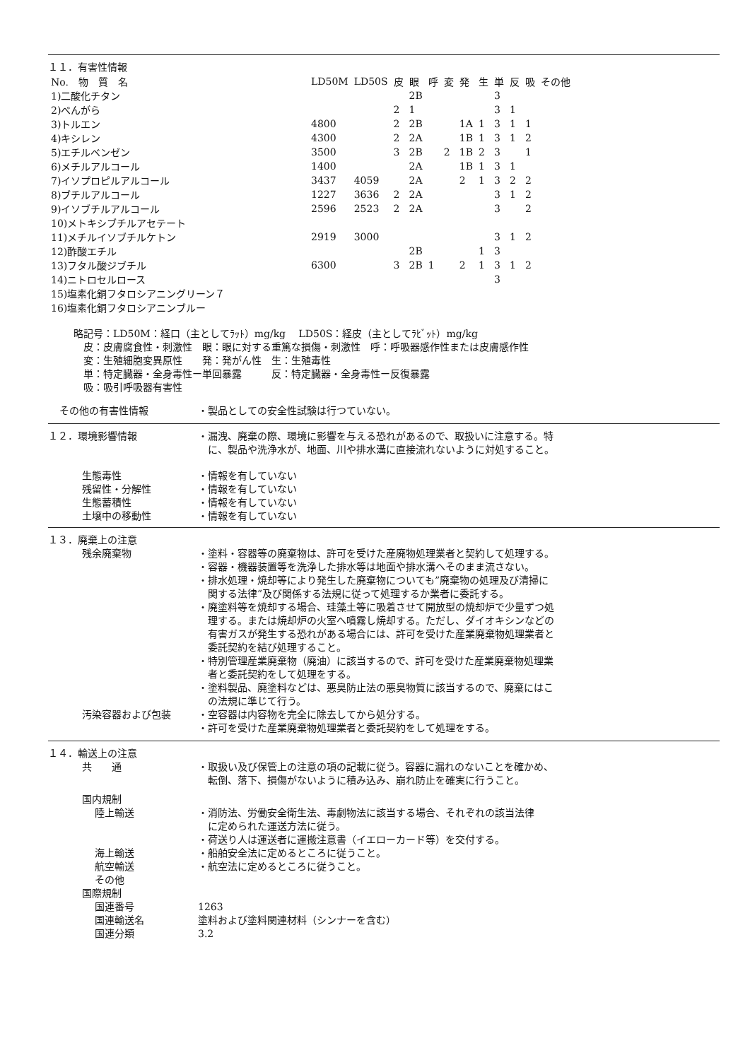１１．有害性情報
| No. 物 質 名 | LD50M | LD50S | 皮 | 眼 | 呼 | 変 | 発 | 生 | 単 | 反 | 吸 | その他 |
| 1)二酸化チタン | | | | 2B | | | | | 3 | | | |
| 2)べんがら | | | 2 | 1 | | | | | 3 | 1 | | |
| 3)トルエン | 4800 | | 2 | 2B | | | 1A | 1 | 3 | 1 | 1 | |
| 4)キシレン | 4300 | | 2 | 2A | | | 1B | 1 | 3 | 1 | 2 | |
| 5)エチルベンゼン | 3500 | | 3 | 2B | | 2 | 1B | 2 | 3 | | 1 | |
| 6)メチルアルコール | 1400 | | | 2A | | | 1B | 1 | 3 | 1 | | |
| 7)イソプロピルアルコール | 3437 | 4059 | | 2A | | | 2 | 1 | 3 | 2 | 2 | |
| 8)ブチルアルコール | 1227 | 3636 | 2 | 2A | | | | | 3 | 1 | 2 | |
| 9)イソブチルアルコール | 2596 | 2523 | 2 | 2A | | | | | 3 | | 2 | |
| 10)メトキシブチルアセテート | | | | | | | | | | | | |
| 11)メチルイソブチルケトン | 2919 | 3000 | | | | | | | 3 | 1 | 2 | |
| 12)酢酸エチル | | | | 2B | | | | 1 | 3 | | | |
| 13)フタル酸ジブチル | 6300 | | 3 | 2B | 1 | | 2 | 1 | 3 | 1 | 2 | |
| 14)ニトロセルロース | | | | | | | | | 3 | | | |
| 15)塩素化銅フタロシアニングリーン７ | | | | | | | | | | | | |
| 16)塩素化銅フタロシアニンブルー | | | | | | | | | | | | |
略記号：LD50M：経口（主としてﾗｯﾄ）mg/kg　 LD50S：経皮（主としてﾗﾋﾞｯﾄ）mg/kg
　皮：皮膚腐食性・刺激性　眼：眼に対する重篤な損傷・刺激性　呼：呼吸器感作性または皮膚感作性
　変：生殖細胞変異原性　　発：発がん性　生：生殖毒性
　単：特定臓器・全身毒性ー単回暴露　　　反：特定臓器・全身毒性ー反復暴露
　吸：吸引呼吸器有害性
その他の有害性情報 ・製品としての安全性試験は行つていない。
１２．環境影響情報 ・漏洩、廃棄の際、環境に影響を与える恐れがあるので、取扱いに注意する。特
　に、製品や洗浄水が、地面、川や排水溝に直接流れないように対処すること。
生態毒性 ・情報を有していない
残留性・分解性 ・情報を有していない
生態蓄積性 ・情報を有していない
土壌中の移動性 ・情報を有していない
１３．廃棄上の注意
残余廃棄物 ・塗料・容器等の廃棄物は、許可を受けた産廃物処理業者と契約して処理する。
・容器・機器装置等を洗浄した排水等は地面や排水溝へそのまま流さない。
・排水処理・焼却等により発生した廃棄物についても”廃棄物の処理及び清掃に
　関する法律”及び関係する法規に従って処理するか業者に委託する。
・廃塗料等を焼却する場合、珪藻土等に吸着させて開放型の焼却炉で少量ずつ処
　理する。または焼却炉の火室へ噴霧し焼却する。ただし、ダイオキシンなどの
　有害ガスが発生する恐れがある場合には、許可を受けた産業廃棄物処理業者と
　委託契約を結び処理すること。
・特別管理産業廃棄物（廃油）に該当するので、許可を受けた産業廃棄物処理業
　者と委託契約をして処理をする。
・塗料製品、廃塗料などは、悪臭防止法の悪臭物質に該当するので、廃棄にはこ
　の法規に準じて行う。
汚染容器および包装 ・空容器は内容物を完全に除去してから処分する。
・許可を受けた産業廃棄物処理業者と委託契約をして処理をする。
１４．輸送上の注意
共　　通 ・取扱い及び保管上の注意の項の記載に従う。容器に漏れのないことを確かめ、
　転倒、落下、損傷がないように積み込み、崩れ防止を確実に行うこと。
国内規制
陸上輸送 ・消防法、労働安全衛生法、毒劇物法に該当する場合、それぞれの該当法律
　に定められた運送方法に従う。
・荷送り人は運送者に運搬注意書（イエローカード等）を交付する。
海上輸送 ・船舶安全法に定めるところに従うこと。
航空輸送 ・航空法に定めるところに従うこと。
その他
国際規制
国連番号 1263
国連輸送名 塗料および塗料関連材料（シンナーを含む）
国連分類 3.2